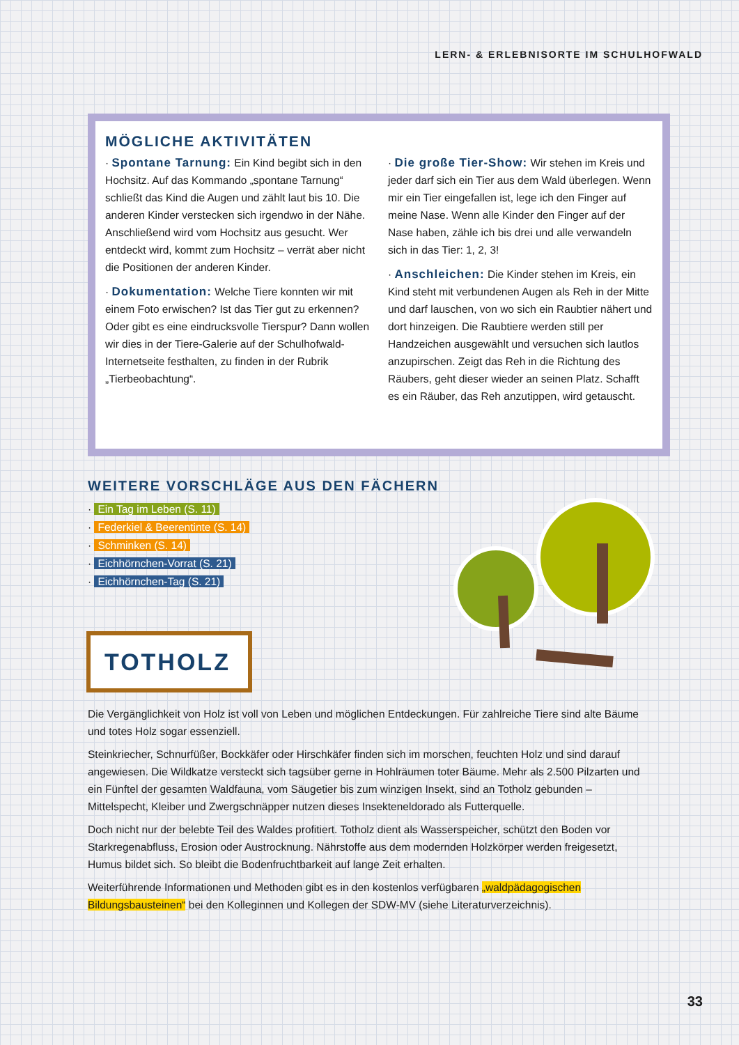LERN- & ERLEBNISORTE IM SCHULHOFWALD
MÖGLICHE AKTIVITÄTEN
· Spontane Tarnung: Ein Kind begibt sich in den Hochsitz. Auf das Kommando „spontane Tarnung“ schließt das Kind die Augen und zählt laut bis 10. Die anderen Kinder verstecken sich irgendwo in der Nähe. Anschließend wird vom Hochsitz aus gesucht. Wer entdeckt wird, kommt zum Hochsitz – verrät aber nicht die Positionen der anderen Kinder.
· Dokumentation: Welche Tiere konnten wir mit einem Foto erwischen? Ist das Tier gut zu erkennen? Oder gibt es eine eindrucksvolle Tierspur? Dann wollen wir dies in der Tiere-Galerie auf der Schulhofwald-Internetseite festhalten, zu finden in der Rubrik „Tierbeobachtung“.
· Die große Tier-Show: Wir stehen im Kreis und jeder darf sich ein Tier aus dem Wald überlegen. Wenn mir ein Tier eingefallen ist, lege ich den Finger auf meine Nase. Wenn alle Kinder den Finger auf der Nase haben, zähle ich bis drei und alle verwandeln sich in das Tier: 1, 2, 3!
· Anschleichen: Die Kinder stehen im Kreis, ein Kind steht mit verbundenen Augen als Reh in der Mitte und darf lauschen, von wo sich ein Raubtier nähert und dort hinzeigen. Die Raubtiere werden still per Handzeichen ausgewählt und versuchen sich lautlos anzupirschen. Zeigt das Reh in die Richtung des Räubers, geht dieser wieder an seinen Platz. Schafft es ein Räuber, das Reh anzutippen, wird getauscht.
WEITERE VORSCHLÄGE AUS DEN FÄCHERN
· Ein Tag im Leben (S. 11)
· Federkiel & Beerentinte (S. 14)
· Schminken (S. 14)
· Eichhörnchen-Vorrat (S. 21)
· Eichhörnchen-Tag (S. 21)
TOTHOLZ
Die Vergänglichkeit von Holz ist voll von Leben und möglichen Entdeckungen. Für zahlreiche Tiere sind alte Bäume und totes Holz sogar essenziell.
Steinkriecher, Schnurfüßer, Bockkäfer oder Hirschkäfer finden sich im morschen, feuchten Holz und sind darauf angewiesen. Die Wildkatze versteckt sich tagsüber gerne in Hohlräumen toter Bäume. Mehr als 2.500 Pilzarten und ein Fünftel der gesamten Waldfauna, vom Säugetier bis zum winzigen Insekt, sind an Totholz gebunden – Mittelspecht, Kleiber und Zwergschnäpper nutzen dieses Insekteneldorado als Futterquelle.
Doch nicht nur der belebte Teil des Waldes profitiert. Totholz dient als Wasserspeicher, schützt den Boden vor Starkregenabfluss, Erosion oder Austrocknung. Nährstoffe aus dem modernden Holzkörper werden freigesetzt, Humus bildet sich. So bleibt die Bodenfruchtbarkeit auf lange Zeit erhalten.
Weiterführende Informationen und Methoden gibt es in den kostenlos verfügbaren „waldpädagogischen Bildungsbausteinen“ bei den Kolleginnen und Kollegen der SDW-MV (siehe Literaturverzeichnis).
33